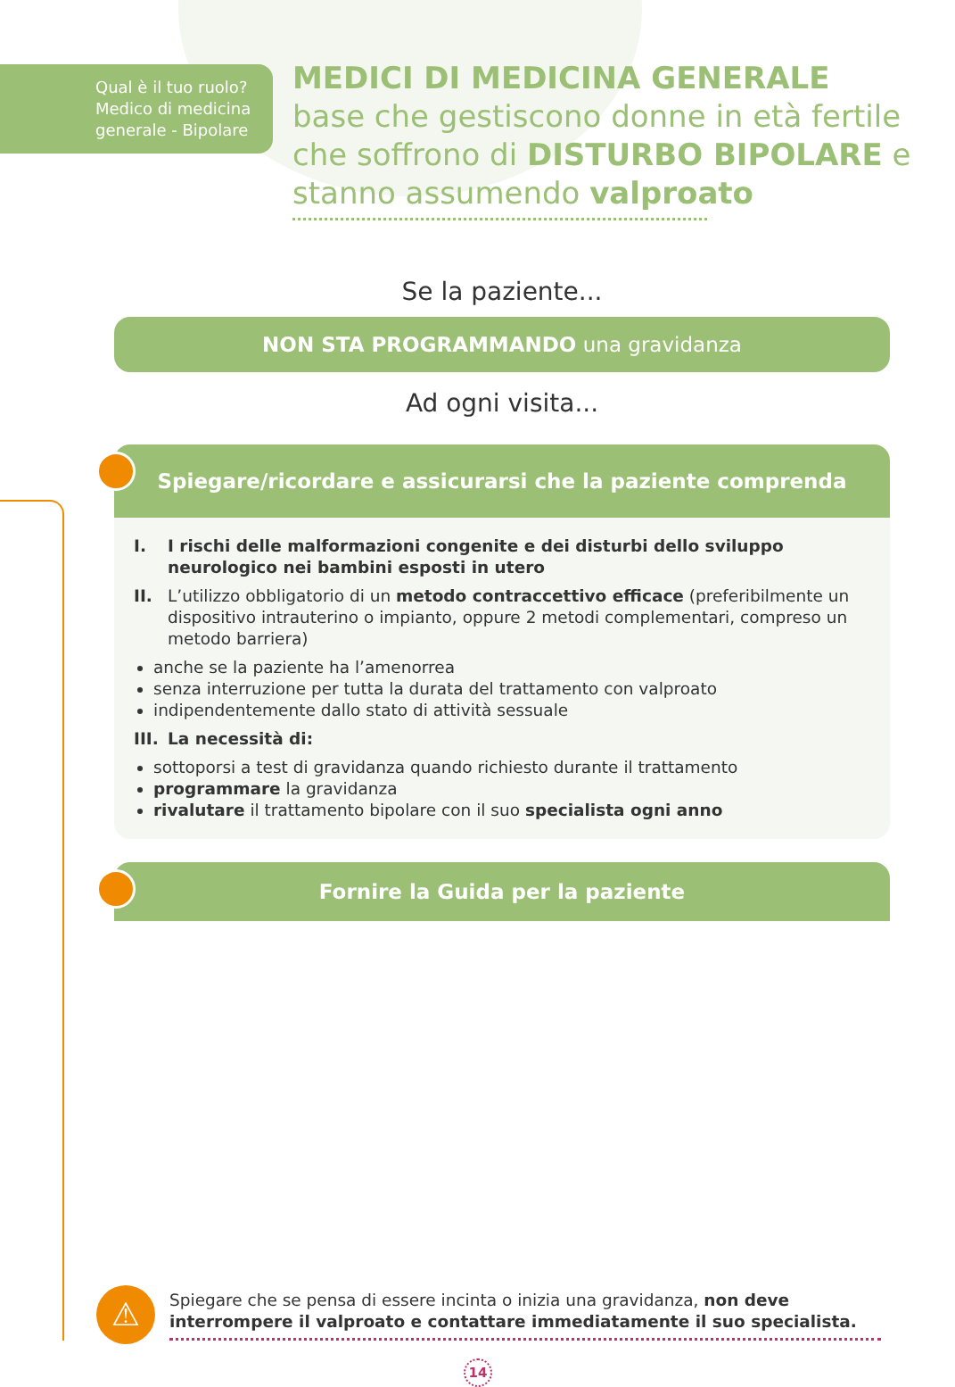Qual è il tuo ruolo?
Medico di medicina generale - Bipolare
MEDICI DI MEDICINA GENERALE
base che gestiscono donne in età fertile che soffrono di DISTURBO BIPOLARE e stanno assumendo valproato
Se la paziente...
NON STA PROGRAMMANDO una gravidanza
Ad ogni visita...
Spiegare/ricordare e assicurarsi che la paziente comprenda
I. I rischi delle malformazioni congenite e dei disturbi dello sviluppo neurologico nei bambini esposti in utero
II. L’utilizzo obbligatorio di un metodo contraccettivo efficace (preferibilmente un dispositivo intrauterino o impianto, oppure 2 metodi complementari, compreso un metodo barriera)
anche se la paziente ha l’amenorrea
senza interruzione per tutta la durata del trattamento con valproato
indipendentemente dallo stato di attività sessuale
III. La necessità di:
sottoporsi a test di gravidanza quando richiesto durante il trattamento
programmare la gravidanza
rivalutare il trattamento bipolare con il suo specialista ogni anno
Fornire la Guida per la paziente
⚠
Spiegare che se pensa di essere incinta o inizia una gravidanza, non deve interrompere il valproato e contattare immediatamente il suo specialista.
14